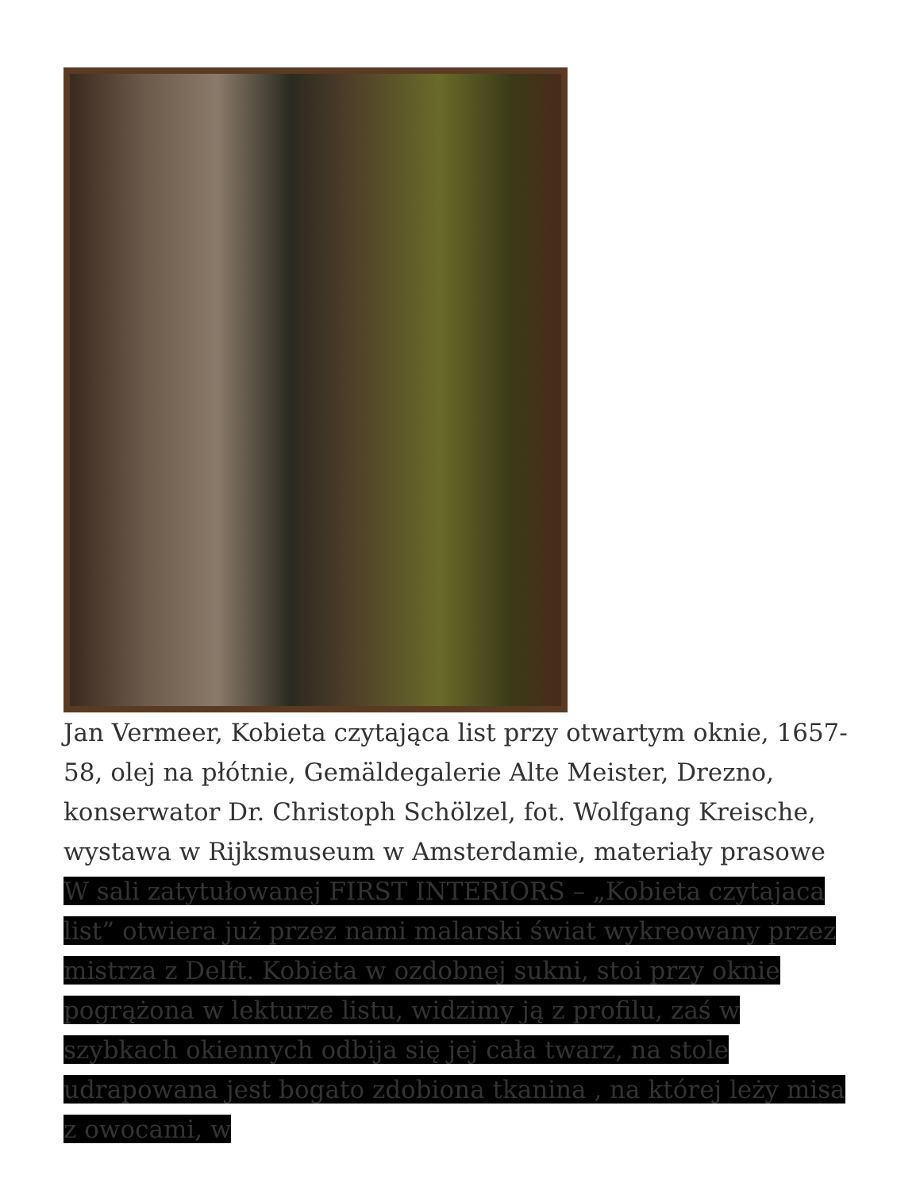Jan Vermeer, Kobieta czytająca list przy otwartym oknie, 1657-58, olej na płótnie, Gemäldegalerie Alte Meister, Drezno, konserwator Dr. Christoph Schölzel, fot. Wolfgang Kreische, wystawa w Rijksmuseum w Amsterdamie, materiały prasowe
W sali zatytułowanej FIRST INTERIORS – „Kobieta czytajaca list” otwiera już przez nami malarski świat wykreowany przez mistrza z Delft. Kobieta w ozdobnej sukni, stoi przy oknie pogrążona w lekturze listu, widzimy ją z profilu, zaś w szybkach okiennych odbija się jej cała twarz, na stole udrapowana jest bogato zdobiona tkanina , na której leży misa z owocami, w